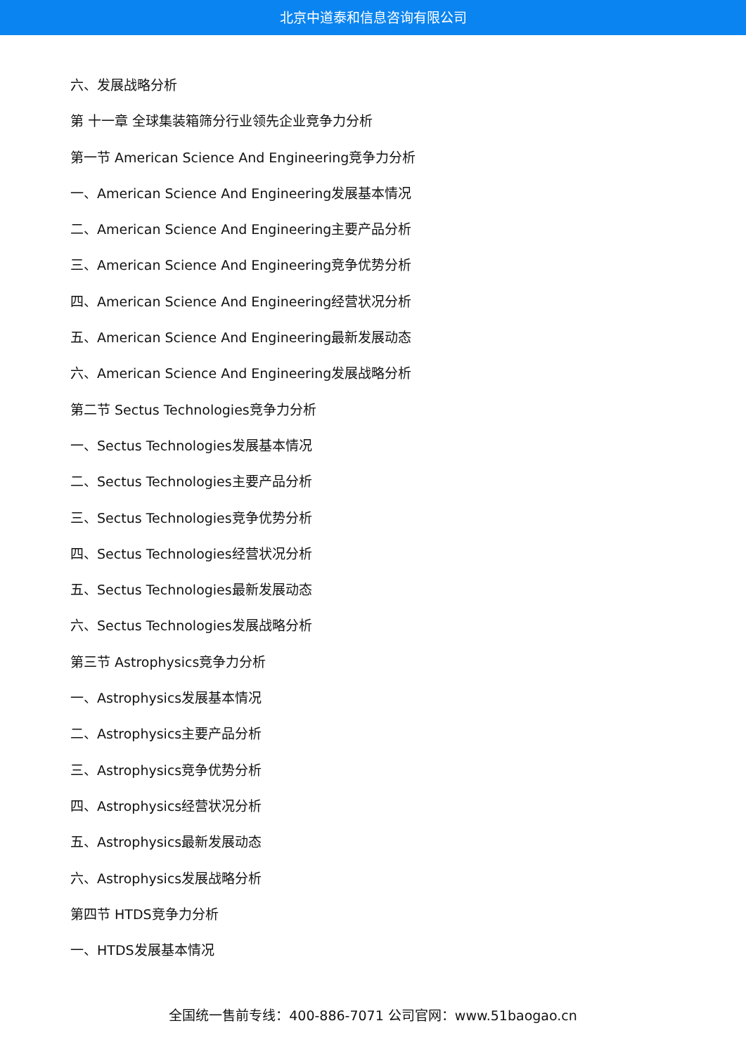北京中道泰和信息咨询有限公司
六、发展战略分析
第 十一章 全球集装箱筛分行业领先企业竞争力分析
第一节 American Science And Engineering竞争力分析
一、American Science And Engineering发展基本情况
二、American Science And Engineering主要产品分析
三、American Science And Engineering竞争优势分析
四、American Science And Engineering经营状况分析
五、American Science And Engineering最新发展动态
六、American Science And Engineering发展战略分析
第二节 Sectus Technologies竞争力分析
一、Sectus Technologies发展基本情况
二、Sectus Technologies主要产品分析
三、Sectus Technologies竞争优势分析
四、Sectus Technologies经营状况分析
五、Sectus Technologies最新发展动态
六、Sectus Technologies发展战略分析
第三节 Astrophysics竞争力分析
一、Astrophysics发展基本情况
二、Astrophysics主要产品分析
三、Astrophysics竞争优势分析
四、Astrophysics经营状况分析
五、Astrophysics最新发展动态
六、Astrophysics发展战略分析
第四节 HTDS竞争力分析
一、HTDS发展基本情况
全国统一售前专线：400-886-7071 公司官网：www.51baogao.cn